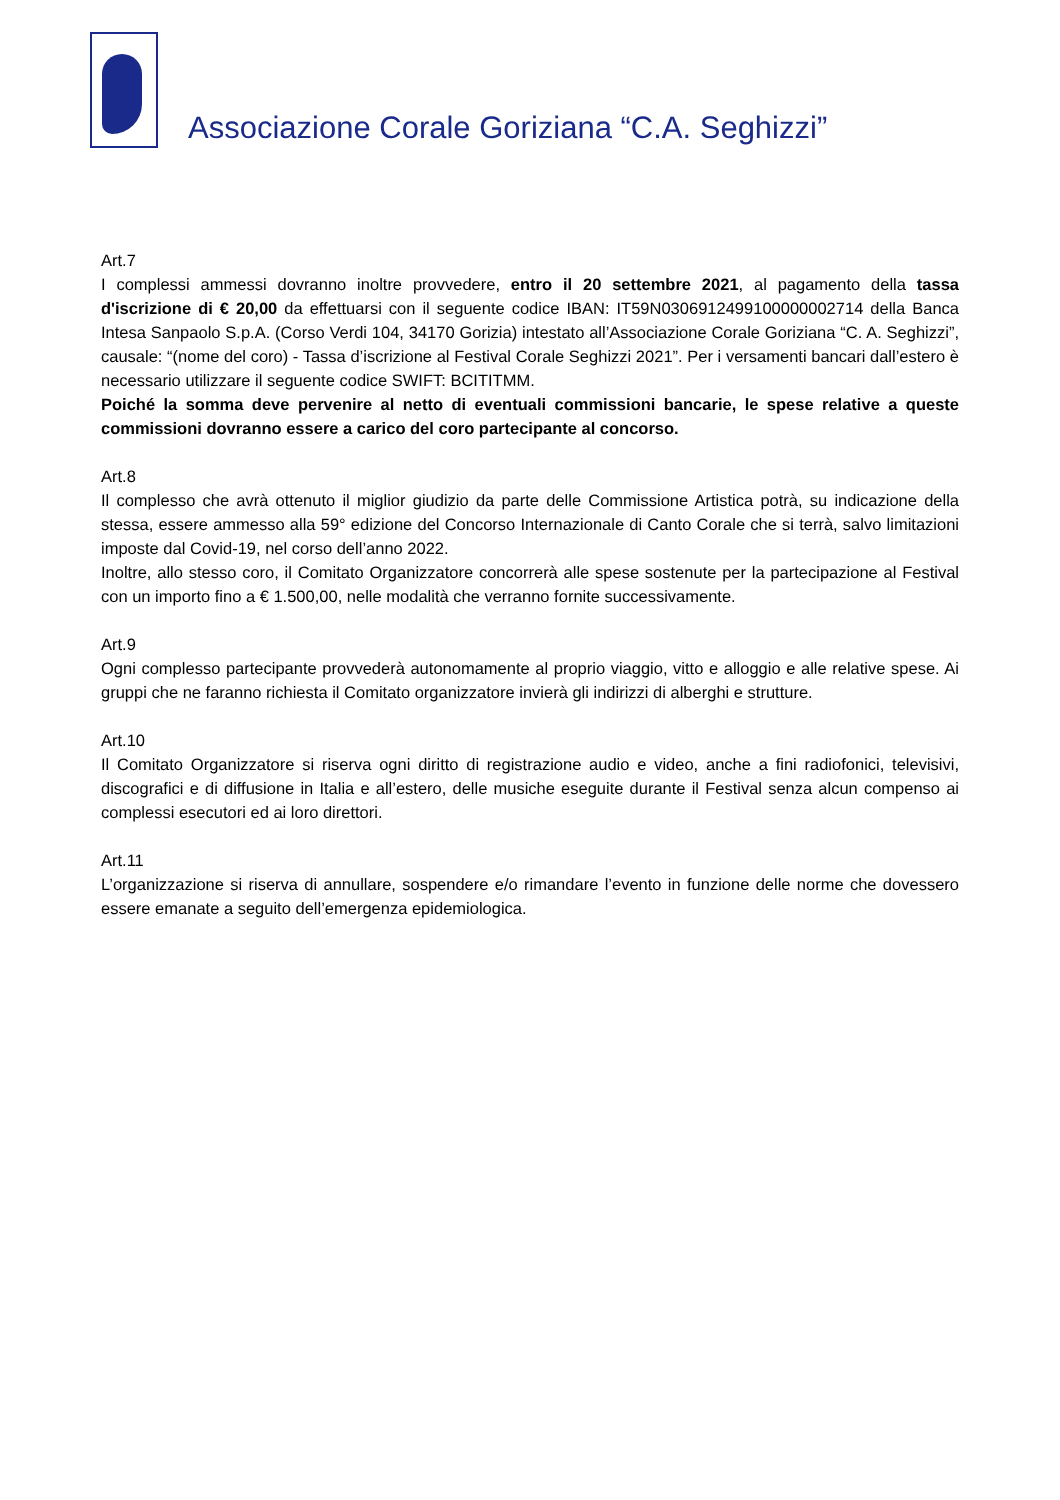Associazione Corale Goriziana “C.A. Seghizzi”
Art.7
I complessi ammessi dovranno inoltre provvedere, entro il 20 settembre 2021, al pagamento della tassa d'iscrizione di € 20,00 da effettuarsi con il seguente codice IBAN: IT59N0306912499100000002714 della Banca Intesa Sanpaolo S.p.A. (Corso Verdi 104, 34170 Gorizia) intestato all’Associazione Corale Goriziana “C. A. Seghizzi”, causale: “(nome del coro) - Tassa d’iscrizione al Festival Corale Seghizzi 2021”. Per i versamenti bancari dall’estero è necessario utilizzare il seguente codice SWIFT: BCITITMM.
Poiché la somma deve pervenire al netto di eventuali commissioni bancarie, le spese relative a queste commissioni dovranno essere a carico del coro partecipante al concorso.
Art.8
Il complesso che avrà ottenuto il miglior giudizio da parte delle Commissione Artistica potrà, su indicazione della stessa, essere ammesso alla 59° edizione del Concorso Internazionale di Canto Corale che si terrà, salvo limitazioni imposte dal Covid-19, nel corso dell’anno 2022.
Inoltre, allo stesso coro, il Comitato Organizzatore concorrerà alle spese sostenute per la partecipazione al Festival con un importo fino a € 1.500,00, nelle modalità che verranno fornite successivamente.
Art.9
Ogni complesso partecipante provvederà autonomamente al proprio viaggio, vitto e alloggio e alle relative spese. Ai gruppi che ne faranno richiesta il Comitato organizzatore invierà gli indirizzi di alberghi e strutture.
Art.10
Il Comitato Organizzatore si riserva ogni diritto di registrazione audio e video, anche a fini radiofonici, televisivi, discografici e di diffusione in Italia e all’estero, delle musiche eseguite durante il Festival senza alcun compenso ai complessi esecutori ed ai loro direttori.
Art.11
L’organizzazione si riserva di annullare, sospendere e/o rimandare l’evento in funzione delle norme che dovessero essere emanate a seguito dell’emergenza epidemiologica.